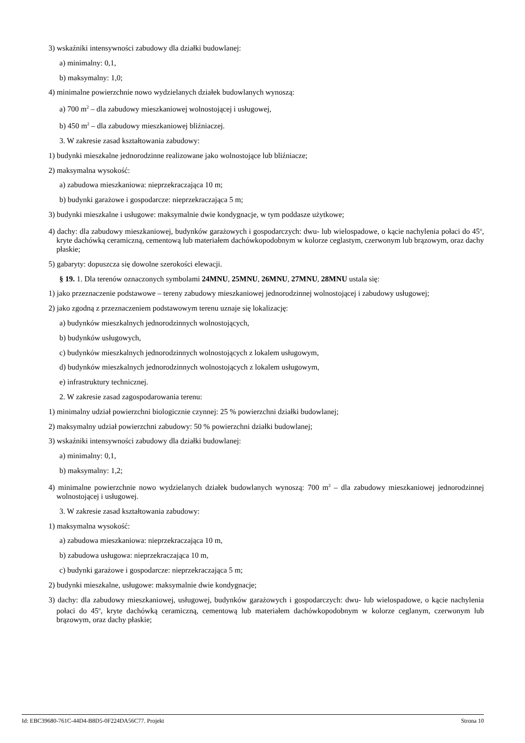3) wskaźniki intensywności zabudowy dla działki budowlanej:
a) minimalny: 0,1,
b) maksymalny: 1,0;
4) minimalne powierzchnie nowo wydzielanych działek budowlanych wynoszą:
a) 700 m<sup>2</sup> – dla zabudowy mieszkaniowej wolnostojącej i usługowej,
b) 450 m<sup>2</sup> – dla zabudowy mieszkaniowej bliźniaczej.
3. W zakresie zasad kształtowania zabudowy:
1) budynki mieszkalne jednorodzinne realizowane jako wolnostojące lub bliźniacze;
2) maksymalna wysokość:
a) zabudowa mieszkaniowa: nieprzekraczająca 10 m;
b) budynki garażowe i gospodarcze: nieprzekraczająca 5 m;
3) budynki mieszkalne i usługowe: maksymalnie dwie kondygnacje, w tym poddasze użytkowe;
4) dachy: dla zabudowy mieszkaniowej, budynków garażowych i gospodarczych: dwu- lub wielospadowe, o kącie nachylenia połaci do 45<sup>o</sup>, kryte dachówką ceramiczną, cementową lub materiałem dachówkopodobnym w kolorze ceglastym, czerwonym lub brązowym, oraz dachy płaskie;
5) gabaryty: dopuszcza się dowolne szerokości elewacji.
§ 19. 1. Dla terenów oznaczonych symbolami 24MNU, 25MNU, 26MNU, 27MNU, 28MNU ustala się:
1) jako przeznaczenie podstawowe – tereny zabudowy mieszkaniowej jednorodzinnej wolnostojącej i zabudowy usługowej;
2) jako zgodną z przeznaczeniem podstawowym terenu uznaje się lokalizację:
a) budynków mieszkalnych jednorodzinnych wolnostojących,
b) budynków usługowych,
c) budynków mieszkalnych jednorodzinnych wolnostojących z lokalem usługowym,
d) budynków mieszkalnych jednorodzinnych wolnostojących z lokalem usługowym,
e) infrastruktury technicznej.
2. W zakresie zasad zagospodarowania terenu:
1) minimalny udział powierzchni biologicznie czynnej: 25 % powierzchni działki budowlanej;
2) maksymalny udział powierzchni zabudowy: 50 % powierzchni działki budowlanej;
3) wskaźniki intensywności zabudowy dla działki budowlanej:
a) minimalny: 0,1,
b) maksymalny: 1,2;
4) minimalne powierzchnie nowo wydzielanych działek budowlanych wynoszą: 700 m<sup>2</sup> – dla zabudowy mieszkaniowej jednorodzinnej wolnostojącej i usługowej.
3. W zakresie zasad kształtowania zabudowy:
1) maksymalna wysokość:
a) zabudowa mieszkaniowa: nieprzekraczająca 10 m,
b) zabudowa usługowa: nieprzekraczająca 10 m,
c) budynki garażowe i gospodarcze: nieprzekraczająca 5 m;
2) budynki mieszkalne, usługowe: maksymalnie dwie kondygnacje;
3) dachy: dla zabudowy mieszkaniowej, usługowej, budynków garażowych i gospodarczych: dwu- lub wielospadowe, o kącie nachylenia połaci do 45<sup>o</sup>, kryte dachówką ceramiczną, cementową lub materiałem dachówkopodobnym w kolorze ceglanym, czerwonym lub brązowym, oraz dachy płaskie;
Id: EBC39680-761C-44D4-B8D5-0F224DA56C77. Projekt Strona 10